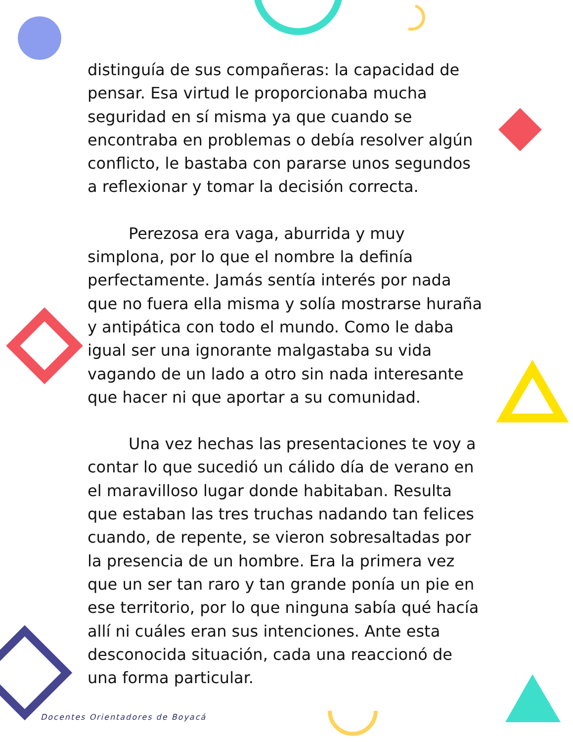distinguía de sus compañeras: la capacidad de pensar. Esa virtud le proporcionaba mucha seguridad en sí misma ya que cuando se encontraba en problemas o debía resolver algún conflicto, le bastaba con pararse unos segundos a reflexionar y tomar la decisión correcta.
Perezosa era vaga, aburrida y muy simplona, por lo que el nombre la definía perfectamente. Jamás sentía interés por nada que no fuera ella misma y solía mostrarse huraña y antipática con todo el mundo. Como le daba igual ser una ignorante malgastaba su vida vagando de un lado a otro sin nada interesante que hacer ni que aportar a su comunidad.
Una vez hechas las presentaciones te voy a contar lo que sucedió un cálido día de verano en el maravilloso lugar donde habitaban. Resulta que estaban las tres truchas nadando tan felices cuando, de repente, se vieron sobresaltadas por la presencia de un hombre. Era la primera vez que un ser tan raro y tan grande ponía un pie en ese territorio, por lo que ninguna sabía qué hacía allí ni cuáles eran sus intenciones. Ante esta desconocida situación, cada una reaccionó de una forma particular.
Docentes Orientadores de Boyacá